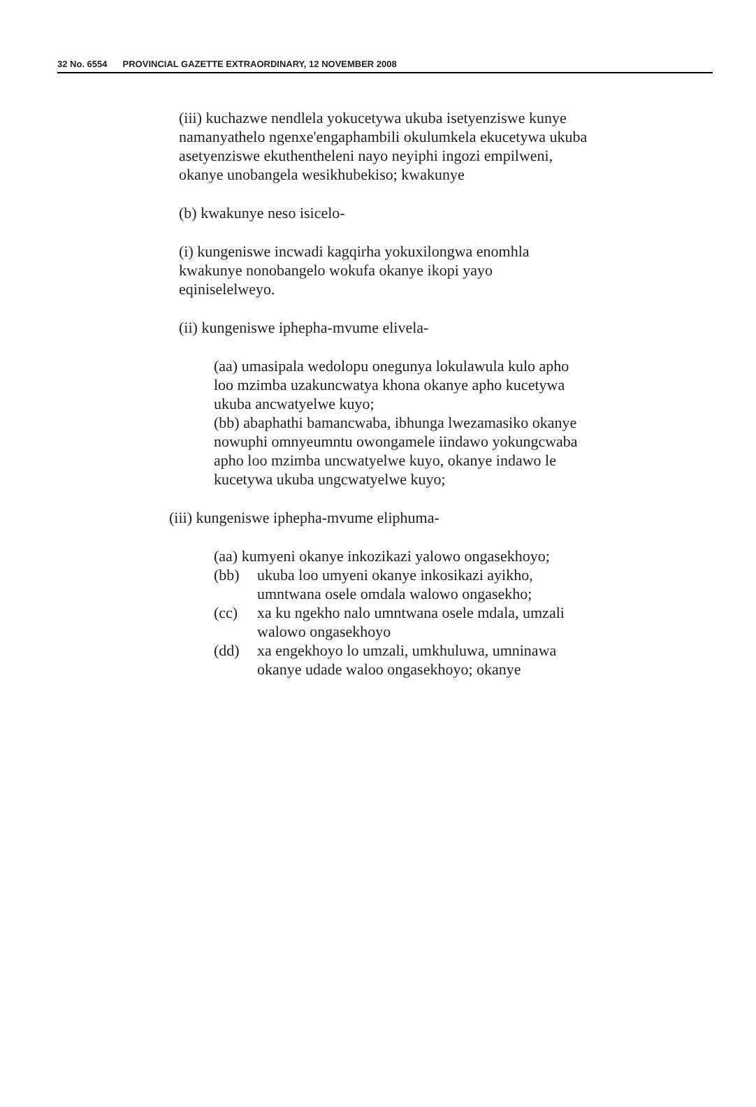32 No. 6554 PROVINCIAL GAZETTE EXTRAORDINARY, 12 NOVEMBER 2008
(iii) kuchazwe nendlela yokucetywa ukuba isetyenziswe kunye namanyathelo ngenxe'engaphambili okulumkela ekucetywa ukuba asetyenziswe ekuthentheleni nayo neyiphi ingozi empilweni, okanye unobangela wesikhubekiso; kwakunye
(b) kwakunye neso isicelo-
(i) kungeniswe incwadi kagqirha yokuxilongwa enomhla kwakunye nonobangelo wokufa okanye ikopi yayo eqiniselelweyo.
(ii) kungeniswe iphepha-mvume elivela-
(aa) umasipala wedolopu onegunya lokulawula kulo apho loo mzimba uzakuncwatya khona okanye apho kucetywa ukuba ancwatyelwe kuyo;
(bb) abaphathi bamancwaba, ibhunga lwezamasiko okanye nowuphi omnyeumntu owongamele iindawo yokungcwaba apho loo mzimba uncwatyelwe kuyo, okanye indawo le kucetywa ukuba ungcwatyelwe kuyo;
(iii) kungeniswe iphepha-mvume eliphuma-
(aa) kumyeni okanye inkozikazi yalowo ongasekhoyo;
(bb) ukuba loo umyeni okanye inkosikazi ayikho, umntwana osele omdala walowo ongasekho;
(cc) xa ku ngekho nalo umntwana osele mdala, umzali walowo ongasekhoyo
(dd) xa engekhoyo lo umzali, umkhuluwa, umninawa okanye udade waloo ongasekhoyo; okanye